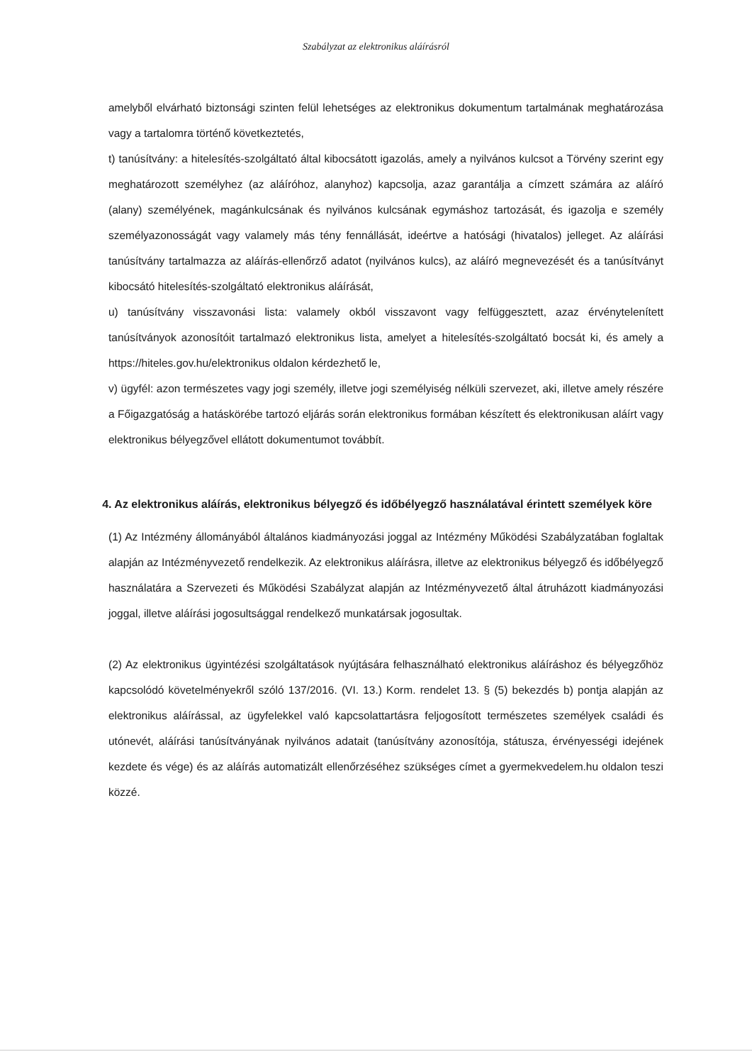Szabályzat az elektronikus aláírásról
amelyből elvárható biztonsági szinten felül lehetséges az elektronikus dokumentum tartalmának meghatározása vagy a tartalomra történő következtetés,
t) tanúsítvány: a hitelesítés-szolgáltató által kibocsátott igazolás, amely a nyilvános kulcsot a Törvény szerint egy meghatározott személyhez (az aláíróhoz, alanyhoz) kapcsolja, azaz garantálja a címzett számára az aláíró (alany) személyének, magánkulcsának és nyilvános kulcsának egymáshoz tartozását, és igazolja e személy személyazonosságát vagy valamely más tény fennállását, ideértve a hatósági (hivatalos) jelleget. Az aláírási tanúsítvány tartalmazza az aláírás-ellenőrző adatot (nyilvános kulcs), az aláíró megnevezését és a tanúsítványt kibocsátó hitelesítés-szolgáltató elektronikus aláírását,
u) tanúsítvány visszavonási lista: valamely okból visszavont vagy felfüggesztett, azaz érvénytelenített tanúsítványok azonosítóit tartalmazó elektronikus lista, amelyet a hitelesítés-szolgáltató bocsát ki, és amely a https://hiteles.gov.hu/elektronikus oldalon kérdezhető le,
v) ügyfél: azon természetes vagy jogi személy, illetve jogi személyiség nélküli szervezet, aki, illetve amely részére a Főigazgatóság a hatáskörébe tartozó eljárás során elektronikus formában készített és elektronikusan aláírt vagy elektronikus bélyegzővel ellátott dokumentumot továbbít.
4. Az elektronikus aláírás, elektronikus bélyegző és időbélyegző használatával érintett személyek köre
(1) Az Intézmény állományából általános kiadmányozási joggal az Intézmény Működési Szabályzatában foglaltak alapján az Intézményvezető rendelkezik. Az elektronikus aláírásra, illetve az elektronikus bélyegző és időbélyegző használatára a Szervezeti és Működési Szabályzat alapján az Intézményvezető által átruházott kiadmányozási joggal, illetve aláírási jogosultsággal rendelkező munkatársak jogosultak.
(2) Az elektronikus ügyintézési szolgáltatások nyújtására felhasználható elektronikus aláíráshoz és bélyegzőhöz kapcsolódó követelményekről szóló 137/2016. (VI. 13.) Korm. rendelet 13. § (5) bekezdés b) pontja alapján az elektronikus aláírással, az ügyfelekkel való kapcsolattartásra feljogosított természetes személyek családi és utónevét, aláírási tanúsítványának nyilvános adatait (tanúsítvány azonosítója, státusza, érvényességi idejének kezdete és vége) és az aláírás automatizált ellenőrzéséhez szükséges címet a gyermekvedelem.hu oldalon teszi közzé.